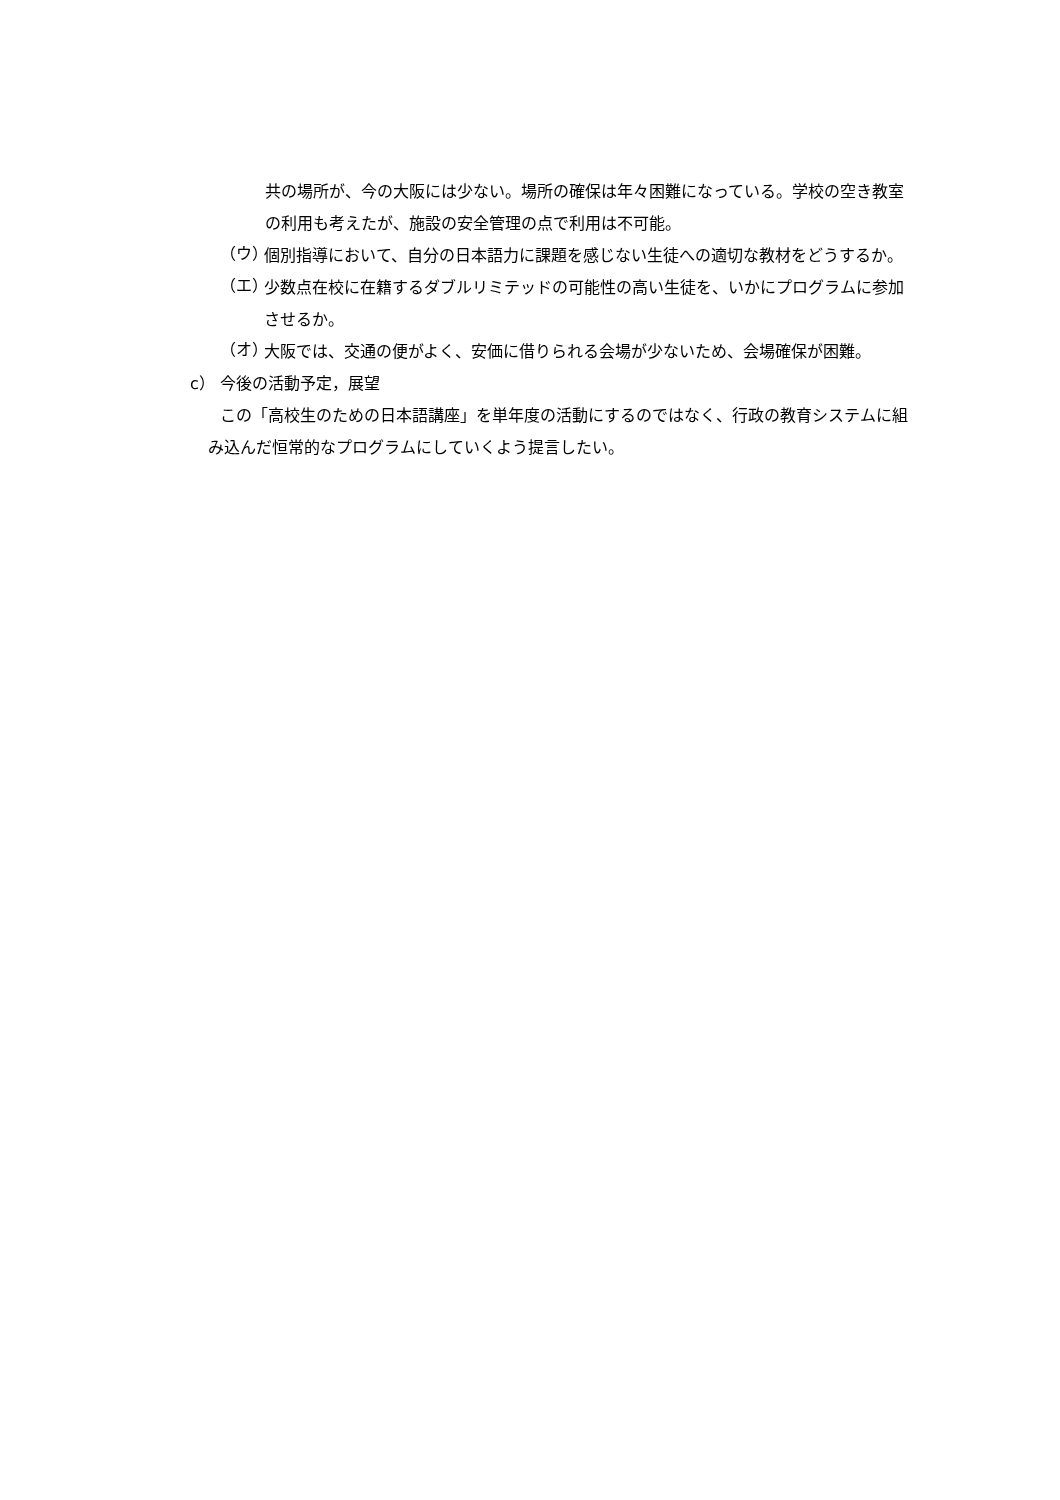共の場所が、今の大阪には少ない。場所の確保は年々困難になっている。学校の空き教室の利用も考えたが、施設の安全管理の点で利用は不可能。
（ウ）
個別指導において、自分の日本語力に課題を感じない生徒への適切な教材をどうするか。
（エ）
少数点在校に在籍するダブルリミテッドの可能性の高い生徒を、いかにプログラムに参加させるか。
（オ）
大阪では、交通の便がよく、安価に借りられる会場が少ないため、会場確保が困難。
c） 今後の活動予定，展望
この「高校生のための日本語講座」を単年度の活動にするのではなく、行政の教育システムに組み込んだ恒常的なプログラムにしていくよう提言したい。